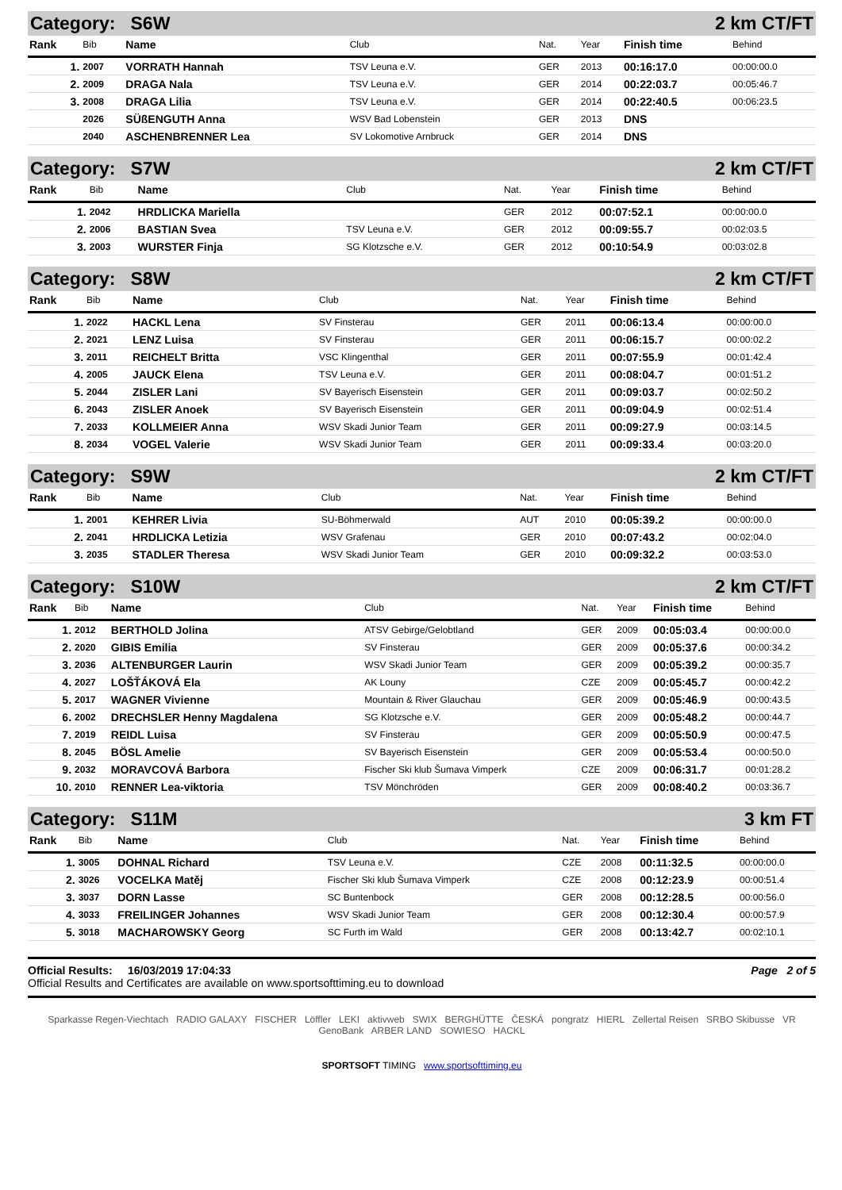| Category: S6W | | | | 2 km CT/FT | | | |
| Rank | Bib | Name | Club | Nat. | Year | Finish time | Behind |
| 1. | 2007 | VORRATH Hannah | TSV Leuna e.V. | GER | 2013 | 00:16:17.0 | 00:00:00.0 |
| 2. | 2009 | DRAGA Nala | TSV Leuna e.V. | GER | 2014 | 00:22:03.7 | 00:05:46.7 |
| 3. | 2008 | DRAGA Lilia | TSV Leuna e.V. | GER | 2014 | 00:22:40.5 | 00:06:23.5 |
| | 2026 | SÜßENGUTH Anna | WSV Bad Lobenstein | GER | 2013 | DNS | |
| | 2040 | ASCHENBRENNER Lea | SV Lokomotive Arnbruck | GER | 2014 | DNS | |
| Category: S7W | | | | 2 km CT/FT | | | |
| Rank | Bib | Name | Club | Nat. | Year | Finish time | Behind |
| 1. | 2042 | HRDLICKA Mariella | | GER | 2012 | 00:07:52.1 | 00:00:00.0 |
| 2. | 2006 | BASTIAN Svea | TSV Leuna e.V. | GER | 2012 | 00:09:55.7 | 00:02:03.5 |
| 3. | 2003 | WURSTER Finja | SG Klotzsche e.V. | GER | 2012 | 00:10:54.9 | 00:03:02.8 |
| Category: S8W | | | | 2 km CT/FT | | | |
| Rank | Bib | Name | Club | Nat. | Year | Finish time | Behind |
| 1. | 2022 | HACKL Lena | SV Finsterau | GER | 2011 | 00:06:13.4 | 00:00:00.0 |
| 2. | 2021 | LENZ Luisa | SV Finsterau | GER | 2011 | 00:06:15.7 | 00:00:02.2 |
| 3. | 2011 | REICHELT Britta | VSC Klingenthal | GER | 2011 | 00:07:55.9 | 00:01:42.4 |
| 4. | 2005 | JAUCK Elena | TSV Leuna e.V. | GER | 2011 | 00:08:04.7 | 00:01:51.2 |
| 5. | 2044 | ZISLER Lani | SV Bayerisch Eisenstein | GER | 2011 | 00:09:03.7 | 00:02:50.2 |
| 6. | 2043 | ZISLER Anoek | SV Bayerisch Eisenstein | GER | 2011 | 00:09:04.9 | 00:02:51.4 |
| 7. | 2033 | KOLLMEIER Anna | WSV Skadi Junior Team | GER | 2011 | 00:09:27.9 | 00:03:14.5 |
| 8. | 2034 | VOGEL Valerie | WSV Skadi Junior Team | GER | 2011 | 00:09:33.4 | 00:03:20.0 |
| Category: S9W | | | | 2 km CT/FT | | | |
| Rank | Bib | Name | Club | Nat. | Year | Finish time | Behind |
| 1. | 2001 | KEHRER Livia | SU-Böhmerwald | AUT | 2010 | 00:05:39.2 | 00:00:00.0 |
| 2. | 2041 | HRDLICKA Letizia | WSV Grafenau | GER | 2010 | 00:07:43.2 | 00:02:04.0 |
| 3. | 2035 | STADLER Theresa | WSV Skadi Junior Team | GER | 2010 | 00:09:32.2 | 00:03:53.0 |
| Category: S10W | | | | 2 km CT/FT | | | |
| Rank | Bib | Name | Club | Nat. | Year | Finish time | Behind |
| 1. | 2012 | BERTHOLD Jolina | ATSV Gebirge/Gelobtland | GER | 2009 | 00:05:03.4 | 00:00:00.0 |
| 2. | 2020 | GIBIS Emilia | SV Finsterau | GER | 2009 | 00:05:37.6 | 00:00:34.2 |
| 3. | 2036 | ALTENBURGER Laurin | WSV Skadi Junior Team | GER | 2009 | 00:05:39.2 | 00:00:35.7 |
| 4. | 2027 | LOŠŤÁKOVÁ Ela | AK Louny | CZE | 2009 | 00:05:45.7 | 00:00:42.2 |
| 5. | 2017 | WAGNER Vivienne | Mountain & River Glauchau | GER | 2009 | 00:05:46.9 | 00:00:43.5 |
| 6. | 2002 | DRECHSLER Henny Magdalena | SG Klotzsche e.V. | GER | 2009 | 00:05:48.2 | 00:00:44.7 |
| 7. | 2019 | REIDL Luisa | SV Finsterau | GER | 2009 | 00:05:50.9 | 00:00:47.5 |
| 8. | 2045 | BÖSL Amelie | SV Bayerisch Eisenstein | GER | 2009 | 00:05:53.4 | 00:00:50.0 |
| 9. | 2032 | MORAVCOVÁ Barbora | Fischer Ski klub Šumava Vimperk | CZE | 2009 | 00:06:31.7 | 00:01:28.2 |
| 10. | 2010 | RENNER Lea-viktoria | TSV Mönchröden | GER | 2009 | 00:08:40.2 | 00:03:36.7 |
| Category: S11M | | | | 3 km FT | | | |
| Rank | Bib | Name | Club | Nat. | Year | Finish time | Behind |
| 1. | 3005 | DOHNAL Richard | TSV Leuna e.V. | CZE | 2008 | 00:11:32.5 | 00:00:00.0 |
| 2. | 3026 | VOCELKA Matěj | Fischer Ski klub Šumava Vimperk | CZE | 2008 | 00:12:23.9 | 00:00:51.4 |
| 3. | 3037 | DORN Lasse | SC Buntenbock | GER | 2008 | 00:12:28.5 | 00:00:56.0 |
| 4. | 3033 | FREILINGER Johannes | WSV Skadi Junior Team | GER | 2008 | 00:12:30.4 | 00:00:57.9 |
| 5. | 3018 | MACHAROWSKY Georg | SC Furth im Wald | GER | 2008 | 00:13:42.7 | 00:02:10.1 |
Official Results: 16/03/2019 17:04:33 Page 2 of 5
Official Results and Certificates are available on www.sportsofttiming.eu to download
Sparkasse Regen-Viechtach RADIO GALAXY FISCHER Löffler LEKI aktivweb SWIX BERGHÜTTE ČESKÁ pongratz HIERL Zellertal Reisen SRBO Skibusse VR GenoBank ARBER LAND SOWIESO HACKL
SPORTSOFT TIMING www.sportsofttiming.eu